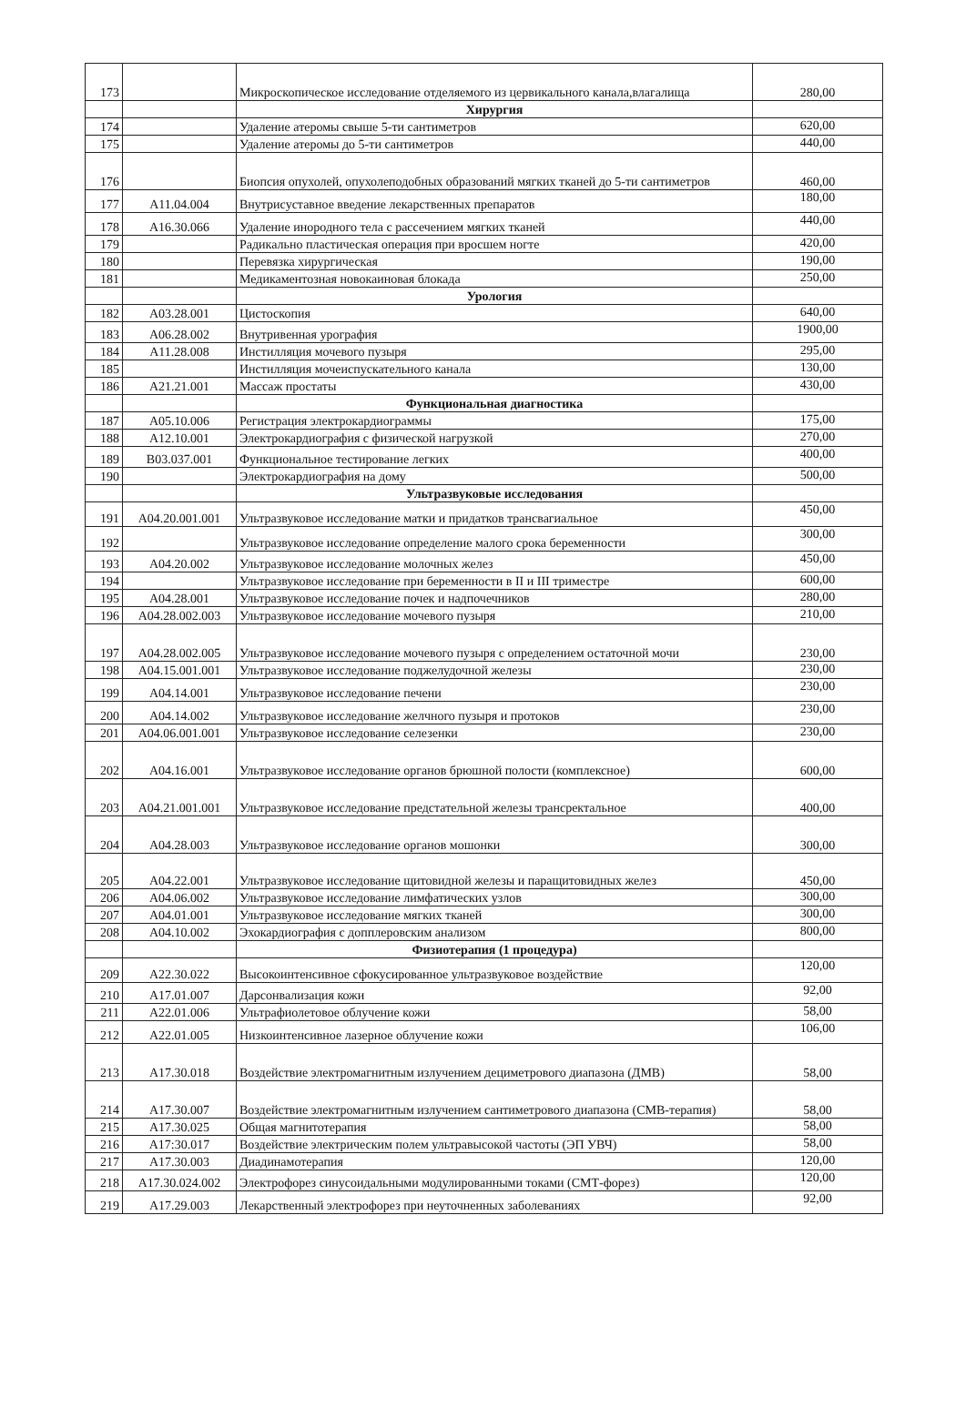| 173 | | Микроскопическое исследование отделяемого из цервикального канала,влагалища | 280,00 |
| | | Хирургия | |
| 174 | | Удаление атеромы свыше 5-ти сантиметров | 620,00 |
| 175 | | Удаление атеромы до 5-ти сантиметров | 440,00 |
| 176 | | Биопсия опухолей, опухолеподобных образований мягких тканей до 5-ти сантиметров | 460,00 |
| 177 | A11.04.004 | Внутрисуставное введение лекарственных препаратов | 180,00 |
| 178 | A16.30.066 | Удаление инородного тела с рассечением мягких тканей | 440,00 |
| 179 | | Радикально пластическая операция при вросшем ногте | 420,00 |
| 180 | | Перевязка хирургическая | 190,00 |
| 181 | | Медикаментозная новокаиновая блокада | 250,00 |
| | | Урология | |
| 182 | A03.28.001 | Цистоскопия | 640,00 |
| 183 | A06.28.002 | Внутривенная урография | 1900,00 |
| 184 | A11.28.008 | Инстилляция мочевого пузыря | 295,00 |
| 185 | | Инстилляция мочеиспускательного канала | 130,00 |
| 186 | A21.21.001 | Массаж простаты | 430,00 |
| | | Функциональная диагностика | |
| 187 | A05.10.006 | Регистрация электрокардиограммы | 175,00 |
| 188 | A12.10.001 | Электрокардиография с физической нагрузкой | 270,00 |
| 189 | B03.037.001 | Функциональное тестирование легких | 400,00 |
| 190 | | Электрокардиография на дому | 500,00 |
| | | Ультразвуковые исследования | |
| 191 | A04.20.001.001 | Ультразвуковое исследование матки и придатков трансвагиальное | 450,00 |
| 192 | | Ультразвуковое исследование определение малого срока беременности | 300,00 |
| 193 | A04.20.002 | Ультразвуковое исследование молочных желез | 450,00 |
| 194 | | Ультразвуковое исследование при беременности в II и III триместре | 600,00 |
| 195 | A04.28.001 | Ультразвуковое исследование почек и надпочечников | 280,00 |
| 196 | A04.28.002.003 | Ультразвуковое исследование мочевого пузыря | 210,00 |
| 197 | A04.28.002.005 | Ультразвуковое исследование мочевого пузыря с определением остаточной мочи | 230,00 |
| 198 | A04.15.001.001 | Ультразвуковое исследование поджелудочной железы | 230,00 |
| 199 | A04.14.001 | Ультразвуковое исследование печени | 230,00 |
| 200 | A04.14.002 | Ультразвуковое исследование желчного пузыря и протоков | 230,00 |
| 201 | A04.06.001.001 | Ультразвуковое исследование селезенки | 230,00 |
| 202 | A04.16.001 | Ультразвуковое исследование органов брюшной полости (комплексное) | 600,00 |
| 203 | A04.21.001.001 | Ультразвуковое исследование предстательной железы трансректальное | 400,00 |
| 204 | A04.28.003 | Ультразвуковое исследование органов мошонки | 300,00 |
| 205 | A04.22.001 | Ультразвуковое исследование щитовидной железы и паращитовидных желез | 450,00 |
| 206 | A04.06.002 | Ультразвуковое исследование лимфатических узлов | 300,00 |
| 207 | A04.01.001 | Ультразвуковое исследование мягких тканей | 300,00 |
| 208 | A04.10.002 | Эхокардиография с допплеровским анализом | 800,00 |
| | | Физиотерапия (1 процедура) | |
| 209 | A22.30.022 | Высокоинтенсивное сфокусированное ультразвуковое воздействие | 120,00 |
| 210 | A17.01.007 | Дарсонвализация кожи | 92,00 |
| 211 | A22.01.006 | Ультрафиолетовое облучение кожи | 58,00 |
| 212 | A22.01.005 | Низкоинтенсивное лазерное облучение кожи | 106,00 |
| 213 | A17.30.018 | Воздействие электромагнитным излучением дециметрового диапазона (ДМВ) | 58,00 |
| 214 | A17.30.007 | Воздействие электромагнитным излучением сантиметрового диапазона (СМВ-терапия) | 58,00 |
| 215 | A17.30.025 | Общая магнитотерапия | 58,00 |
| 216 | A17:30.017 | Воздействие электрическим полем ультравысокой частоты (ЭП УВЧ) | 58,00 |
| 217 | A17.30.003 | Диадинамотерапия | 120,00 |
| 218 | A17.30.024.002 | Электрофорез синусоидальными модулированными токами (СМТ-форез) | 120,00 |
| 219 | A17.29.003 | Лекарственный электрофорез при неуточненных заболеваниях | 92,00 |